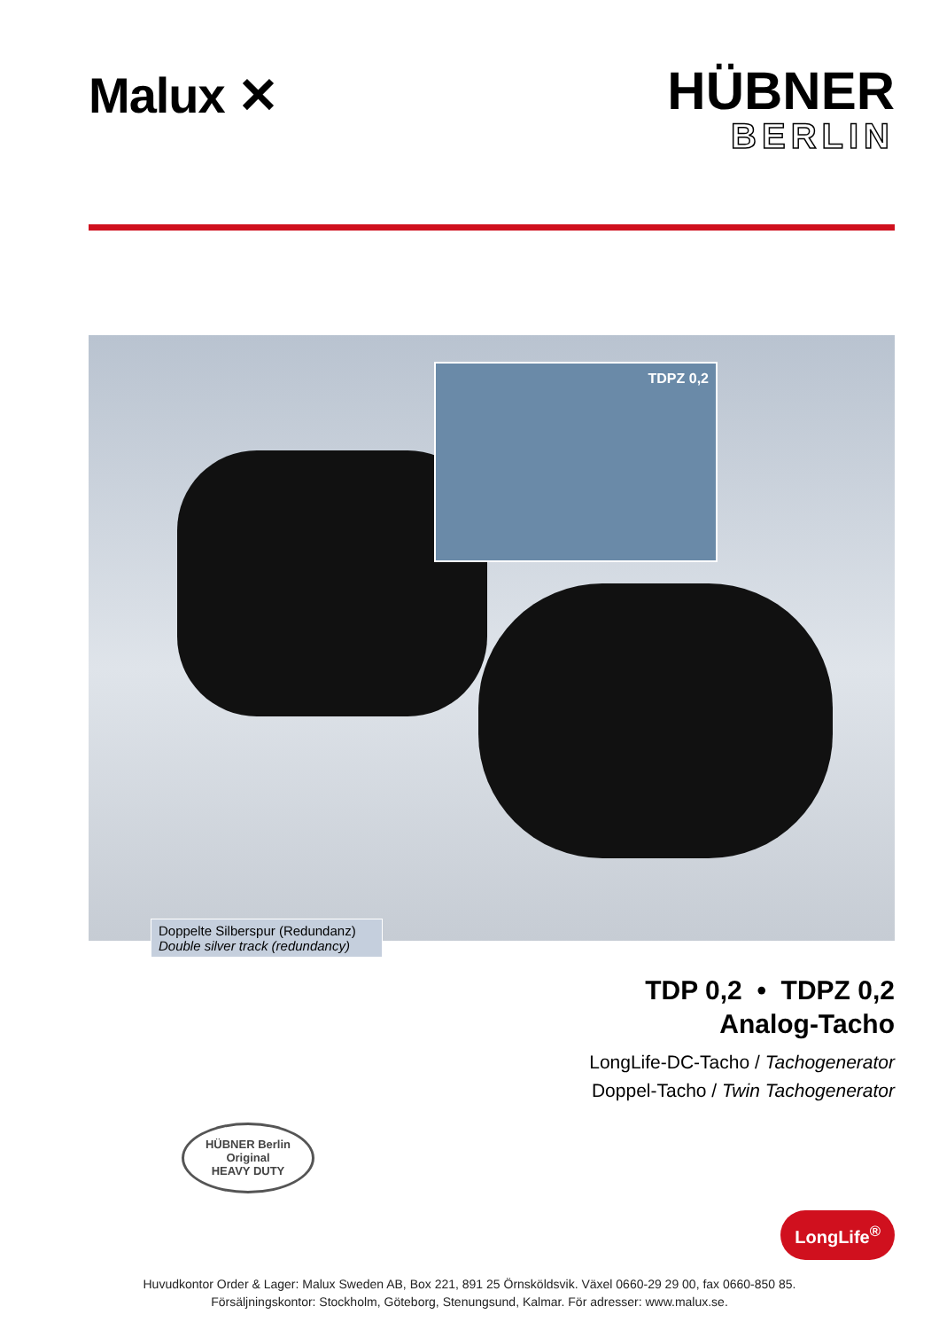Malux ✕
HÜBNER
BERLIN
TDPZ 0,2
Doppelte Silberspur (Redundanz)
Double silver track (redundancy)
TDP 0,2 • TDPZ 0,2
Analog-Tacho
LongLife-DC-Tacho / Tachogenerator
Doppel-Tacho / Twin Tachogenerator
HÜBNER Berlin
Original
HEAVY DUTY
LongLife<sup>®</sup>
Huvudkontor Order & Lager: Malux Sweden AB, Box 221, 891 25 Örnsköldsvik. Växel 0660-29 29 00, fax 0660-850 85.
Försäljningskontor: Stockholm, Göteborg, Stenungsund, Kalmar. För adresser: www.malux.se.